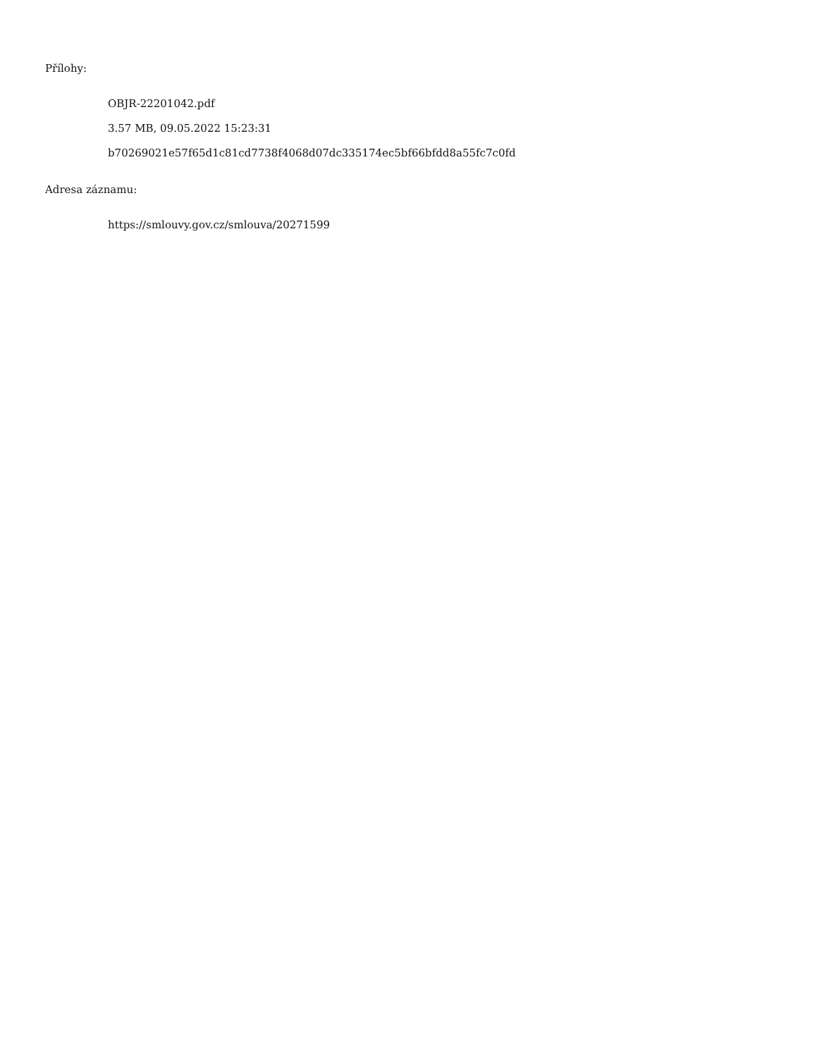Přílohy:
OBJR-22201042.pdf
3.57 MB, 09.05.2022 15:23:31
b70269021e57f65d1c81cd7738f4068d07dc335174ec5bf66bfdd8a55fc7c0fd
Adresa záznamu:
https://smlouvy.gov.cz/smlouva/20271599